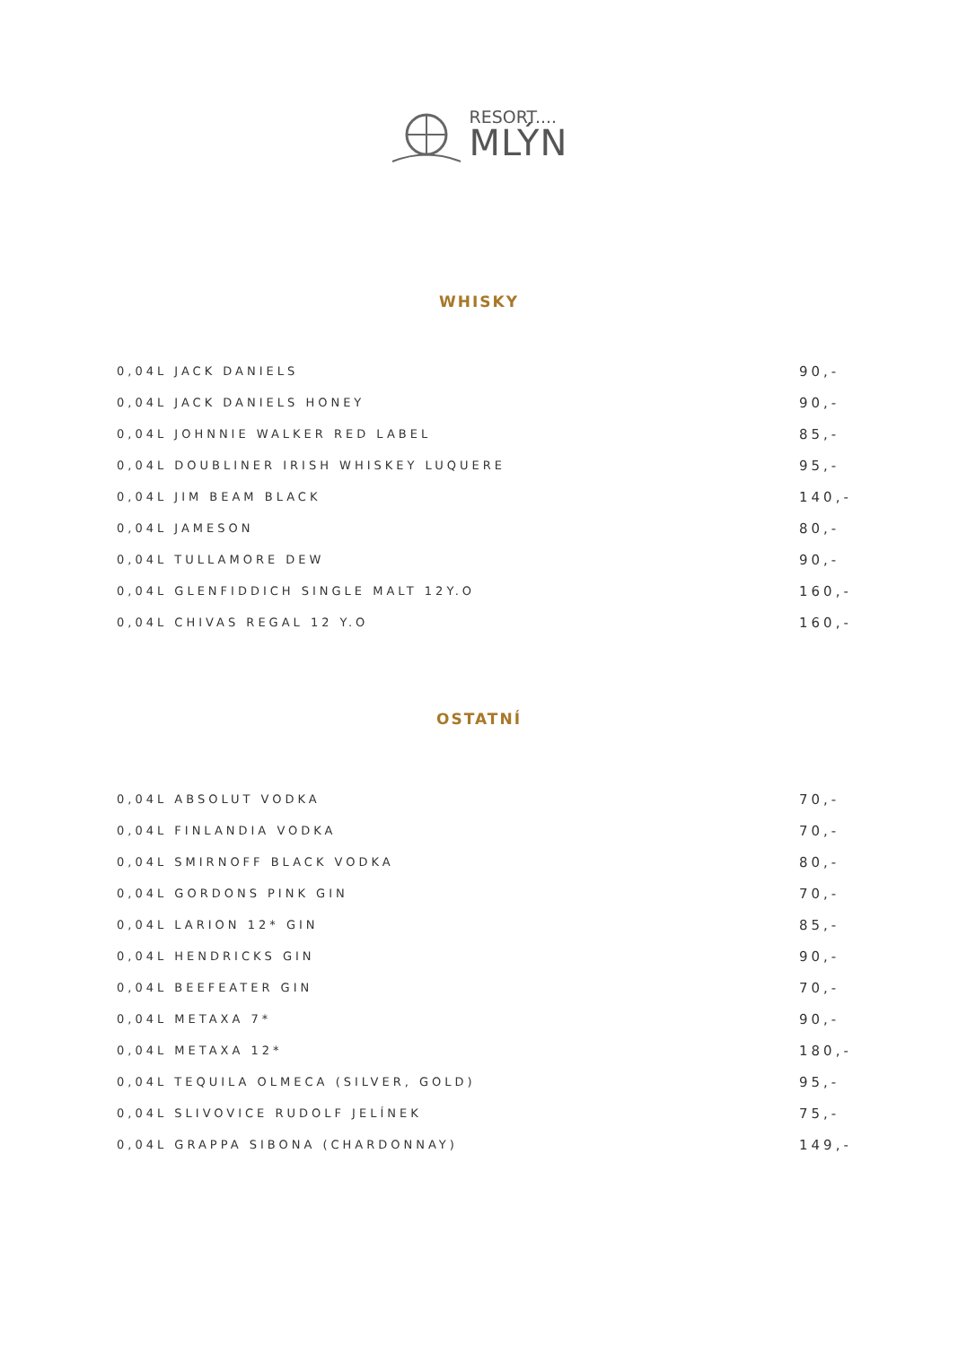RESORT....
MLÝN
WHISKY
| 0,04L JACK DANIELS | 90,- |
| 0,04L JACK DANIELS HONEY | 90,- |
| 0,04L JOHNNIE WALKER RED LABEL | 85,- |
| 0,04L DOUBLINER IRISH WHISKEY LUQUERE | 95,- |
| 0,04L JIM BEAM BLACK | 140,- |
| 0,04L JAMESON | 80,- |
| 0,04L TULLAMORE DEW | 90,- |
| 0,04L GLENFIDDICH SINGLE MALT 12Y.O | 160,- |
| 0,04L CHIVAS REGAL 12 Y.O | 160,- |
OSTATNÍ
| 0,04L ABSOLUT VODKA | 70,- |
| 0,04L FINLANDIA VODKA | 70,- |
| 0,04L SMIRNOFF BLACK VODKA | 80,- |
| 0,04L GORDONS PINK GIN | 70,- |
| 0,04L LARION 12* GIN | 85,- |
| 0,04L HENDRICKS GIN | 90,- |
| 0,04L BEEFEATER GIN | 70,- |
| 0,04L METAXA 7* | 90,- |
| 0,04L METAXA 12* | 180,- |
| 0,04L TEQUILA OLMECA (SILVER, GOLD) | 95,- |
| 0,04L SLIVOVICE RUDOLF JELÍNEK | 75,- |
| 0,04L GRAPPA SIBONA (CHARDONNAY) | 149,- |